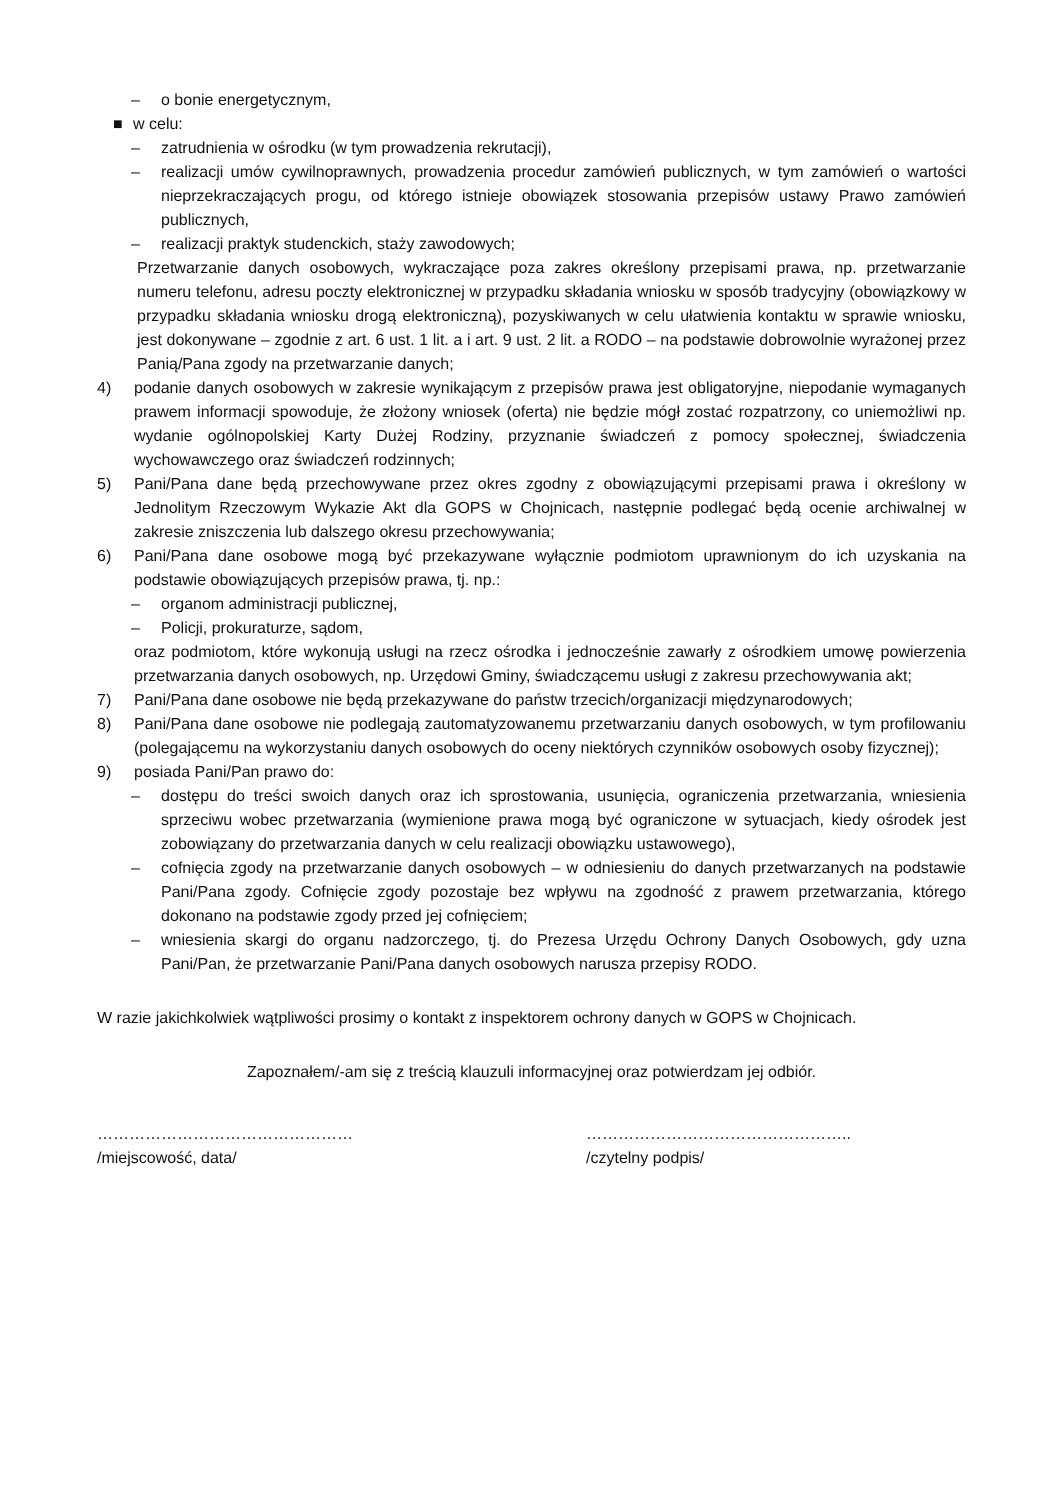– o bonie energetycznym,
■ w celu:
– zatrudnienia w ośrodku (w tym prowadzenia rekrutacji),
– realizacji umów cywilnoprawnych, prowadzenia procedur zamówień publicznych, w tym zamówień o wartości nieprzekraczających progu, od którego istnieje obowiązek stosowania przepisów ustawy Prawo zamówień publicznych,
– realizacji praktyk studenckich, staży zawodowych;
Przetwarzanie danych osobowych, wykraczające poza zakres określony przepisami prawa, np. przetwarzanie numeru telefonu, adresu poczty elektronicznej w przypadku składania wniosku w sposób tradycyjny (obowiązkowy w przypadku składania wniosku drogą elektroniczną), pozyskiwanych w celu ułatwienia kontaktu w sprawie wniosku, jest dokonywane – zgodnie z art. 6 ust. 1 lit. a i art. 9 ust. 2 lit. a RODO – na podstawie dobrowolnie wyrażonej przez Panią/Pana zgody na przetwarzanie danych;
4) podanie danych osobowych w zakresie wynikającym z przepisów prawa jest obligatoryjne, niepodanie wymaganych prawem informacji spowoduje, że złożony wniosek (oferta) nie będzie mógł zostać rozpatrzony, co uniemożliwi np. wydanie ogólnopolskiej Karty Dużej Rodziny, przyznanie świadczeń z pomocy społecznej, świadczenia wychowawczego oraz świadczeń rodzinnych;
5) Pani/Pana dane będą przechowywane przez okres zgodny z obowiązującymi przepisami prawa i określony w Jednolitym Rzeczowym Wykazie Akt dla GOPS w Chojnicach, następnie podlegać będą ocenie archiwalnej w zakresie zniszczenia lub dalszego okresu przechowywania;
6) Pani/Pana dane osobowe mogą być przekazywane wyłącznie podmiotom uprawnionym do ich uzyskania na podstawie obowiązujących przepisów prawa, tj. np.:
– organom administracji publicznej,
– Policji, prokuraturze, sądom,
oraz podmiotom, które wykonują usługi na rzecz ośrodka i jednocześnie zawarły z ośrodkiem umowę powierzenia przetwarzania danych osobowych, np. Urzędowi Gminy, świadczącemu usługi z zakresu przechowywania akt;
7) Pani/Pana dane osobowe nie będą przekazywane do państw trzecich/organizacji międzynarodowych;
8) Pani/Pana dane osobowe nie podlegają zautomatyzowanemu przetwarzaniu danych osobowych, w tym profilowaniu (polegającemu na wykorzystaniu danych osobowych do oceny niektórych czynników osobowych osoby fizycznej);
9) posiada Pani/Pan prawo do:
– dostępu do treści swoich danych oraz ich sprostowania, usunięcia, ograniczenia przetwarzania, wniesienia sprzeciwu wobec przetwarzania (wymienione prawa mogą być ograniczone w sytuacjach, kiedy ośrodek jest zobowiązany do przetwarzania danych w celu realizacji obowiązku ustawowego),
– cofnięcia zgody na przetwarzanie danych osobowych – w odniesieniu do danych przetwarzanych na podstawie Pani/Pana zgody. Cofnięcie zgody pozostaje bez wpływu na zgodność z prawem przetwarzania, którego dokonano na podstawie zgody przed jej cofnięciem;
– wniesienia skargi do organu nadzorczego, tj. do Prezesa Urzędu Ochrony Danych Osobowych, gdy uzna Pani/Pan, że przetwarzanie Pani/Pana danych osobowych narusza przepisy RODO.
W razie jakichkolwiek wątpliwości prosimy o kontakt z inspektorem ochrony danych w GOPS w Chojnicach.
Zapoznałem/-am się z treścią klauzuli informacyjnej oraz potwierdzam jej odbiór.
…………………………………………
/miejscowość, data/
…………………………………………..
/czytelny podpis/